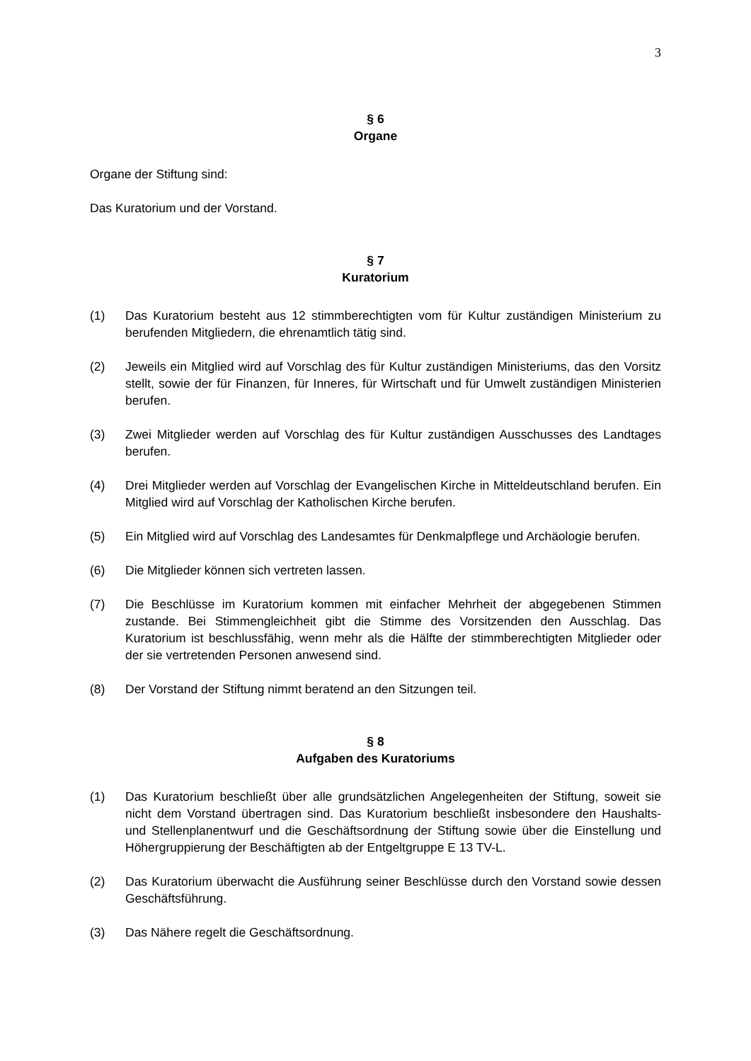3
§ 6
Organe
Organe der Stiftung sind:
Das Kuratorium und der Vorstand.
§ 7
Kuratorium
(1) Das Kuratorium besteht aus 12 stimmberechtigten vom für Kultur zuständigen Ministerium zu berufenden Mitgliedern, die ehrenamtlich tätig sind.
(2) Jeweils ein Mitglied wird auf Vorschlag des für Kultur zuständigen Ministeriums, das den Vorsitz stellt, sowie der für Finanzen, für Inneres, für Wirtschaft und für Umwelt zuständigen Ministerien berufen.
(3) Zwei Mitglieder werden auf Vorschlag des für Kultur zuständigen Ausschusses des Landtages berufen.
(4) Drei Mitglieder werden auf Vorschlag der Evangelischen Kirche in Mitteldeutschland berufen. Ein Mitglied wird auf Vorschlag der Katholischen Kirche berufen.
(5) Ein Mitglied wird auf Vorschlag des Landesamtes für Denkmalpflege und Archäologie berufen.
(6) Die Mitglieder können sich vertreten lassen.
(7) Die Beschlüsse im Kuratorium kommen mit einfacher Mehrheit der abgegebenen Stimmen zustande. Bei Stimmengleichheit gibt die Stimme des Vorsitzenden den Ausschlag. Das Kuratorium ist beschlussfähig, wenn mehr als die Hälfte der stimmberechtigten Mitglieder oder der sie vertretenden Personen anwesend sind.
(8) Der Vorstand der Stiftung nimmt beratend an den Sitzungen teil.
§ 8
Aufgaben des Kuratoriums
(1) Das Kuratorium beschließt über alle grundsätzlichen Angelegenheiten der Stiftung, soweit sie nicht dem Vorstand übertragen sind. Das Kuratorium beschließt insbesondere den Haushalts- und Stellenplanentwurf und die Geschäftsordnung der Stiftung sowie über die Einstellung und Höhergruppierung der Beschäftigten ab der Entgeltgruppe E 13 TV-L.
(2) Das Kuratorium überwacht die Ausführung seiner Beschlüsse durch den Vorstand sowie dessen Geschäftsführung.
(3) Das Nähere regelt die Geschäftsordnung.